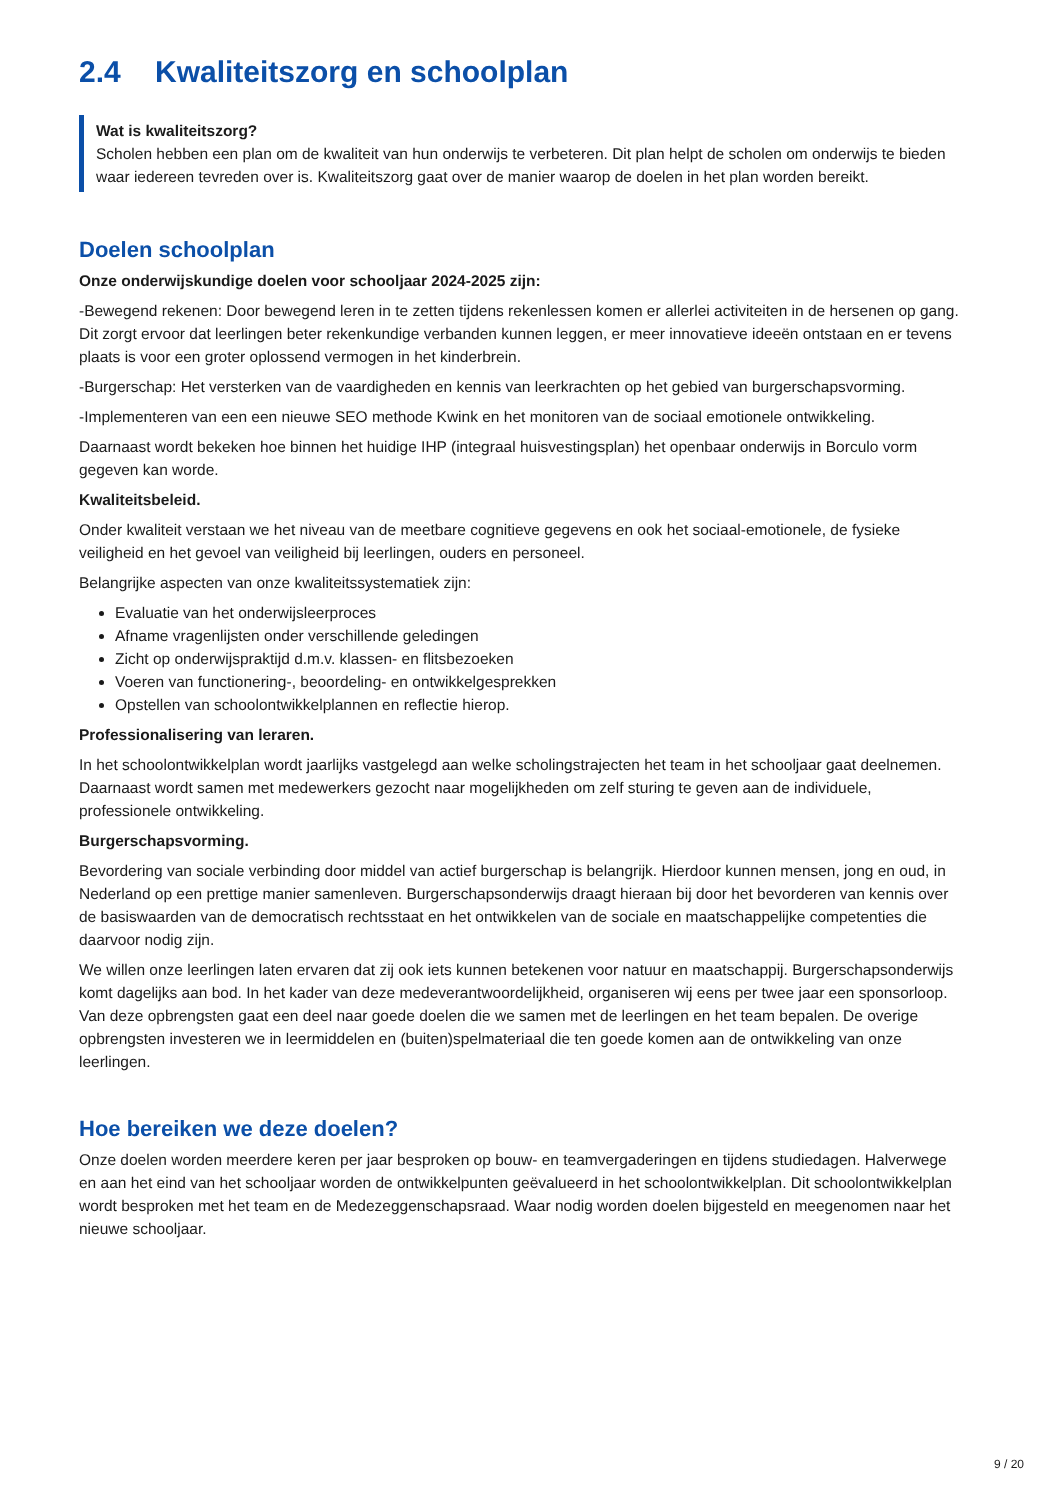2.4 Kwaliteitszorg en schoolplan
Wat is kwaliteitszorg?
Scholen hebben een plan om de kwaliteit van hun onderwijs te verbeteren. Dit plan helpt de scholen om onderwijs te bieden waar iedereen tevreden over is. Kwaliteitszorg gaat over de manier waarop de doelen in het plan worden bereikt.
Doelen schoolplan
Onze onderwijskundige doelen voor schooljaar 2024-2025 zijn:
-Bewegend rekenen: Door bewegend leren in te zetten tijdens rekenlessen komen er allerlei activiteiten in de hersenen op gang. Dit zorgt ervoor dat leerlingen beter rekenkundige verbanden kunnen leggen, er meer innovatieve ideeën ontstaan en er tevens plaats is voor een groter oplossend vermogen in het kinderbrein.
-Burgerschap: Het versterken van de vaardigheden en kennis van leerkrachten op het gebied van burgerschapsvorming.
-Implementeren van een een nieuwe SEO methode Kwink en het monitoren van de sociaal emotionele ontwikkeling.
Daarnaast wordt bekeken hoe binnen het huidige IHP (integraal huisvestingsplan) het openbaar onderwijs in Borculo vorm gegeven kan worde.
Kwaliteitsbeleid.
Onder kwaliteit verstaan we het niveau van de meetbare cognitieve gegevens en ook het sociaal-emotionele, de fysieke veiligheid en het gevoel van veiligheid bij leerlingen, ouders en personeel.
Belangrijke aspecten van onze kwaliteitssystematiek zijn:
Evaluatie van het onderwijsleerproces
Afname vragenlijsten onder verschillende geledingen
Zicht op onderwijspraktijd d.m.v. klassen- en flitsbezoeken
Voeren van functionering-, beoordeling- en ontwikkelgesprekken
Opstellen van schoolontwikkelplannen en reflectie hierop.
Professionalisering van leraren.
In het schoolontwikkelplan wordt jaarlijks vastgelegd aan welke scholingstrajecten het team in het schooljaar gaat deelnemen. Daarnaast wordt samen met medewerkers gezocht naar mogelijkheden om zelf sturing te geven aan de individuele, professionele ontwikkeling.
Burgerschapsvorming.
Bevordering van sociale verbinding door middel van actief burgerschap is belangrijk. Hierdoor kunnen mensen, jong en oud, in Nederland op een prettige manier samenleven. Burgerschapsonderwijs draagt hieraan bij door het bevorderen van kennis over de basiswaarden van de democratisch rechtsstaat en het ontwikkelen van de sociale en maatschappelijke competenties die daarvoor nodig zijn.
We willen onze leerlingen laten ervaren dat zij ook iets kunnen betekenen voor natuur en maatschappij. Burgerschapsonderwijs komt dagelijks aan bod. In het kader van deze medeverantwoordelijkheid, organiseren wij eens per twee jaar een sponsorloop. Van deze opbrengsten gaat een deel naar goede doelen die we samen met de leerlingen en het team bepalen. De overige opbrengsten investeren we in leermiddelen en (buiten)spelmateriaal die ten goede komen aan de ontwikkeling van onze leerlingen.
Hoe bereiken we deze doelen?
Onze doelen worden meerdere keren per jaar besproken op bouw- en teamvergaderingen en tijdens studiedagen. Halverwege en aan het eind van het schooljaar worden de ontwikkelpunten geëvalueerd in het schoolontwikkelplan. Dit schoolontwikkelplan wordt besproken met het team en de Medezeggenschapsraad. Waar nodig worden doelen bijgesteld en meegenomen naar het nieuwe schooljaar.
9 / 20